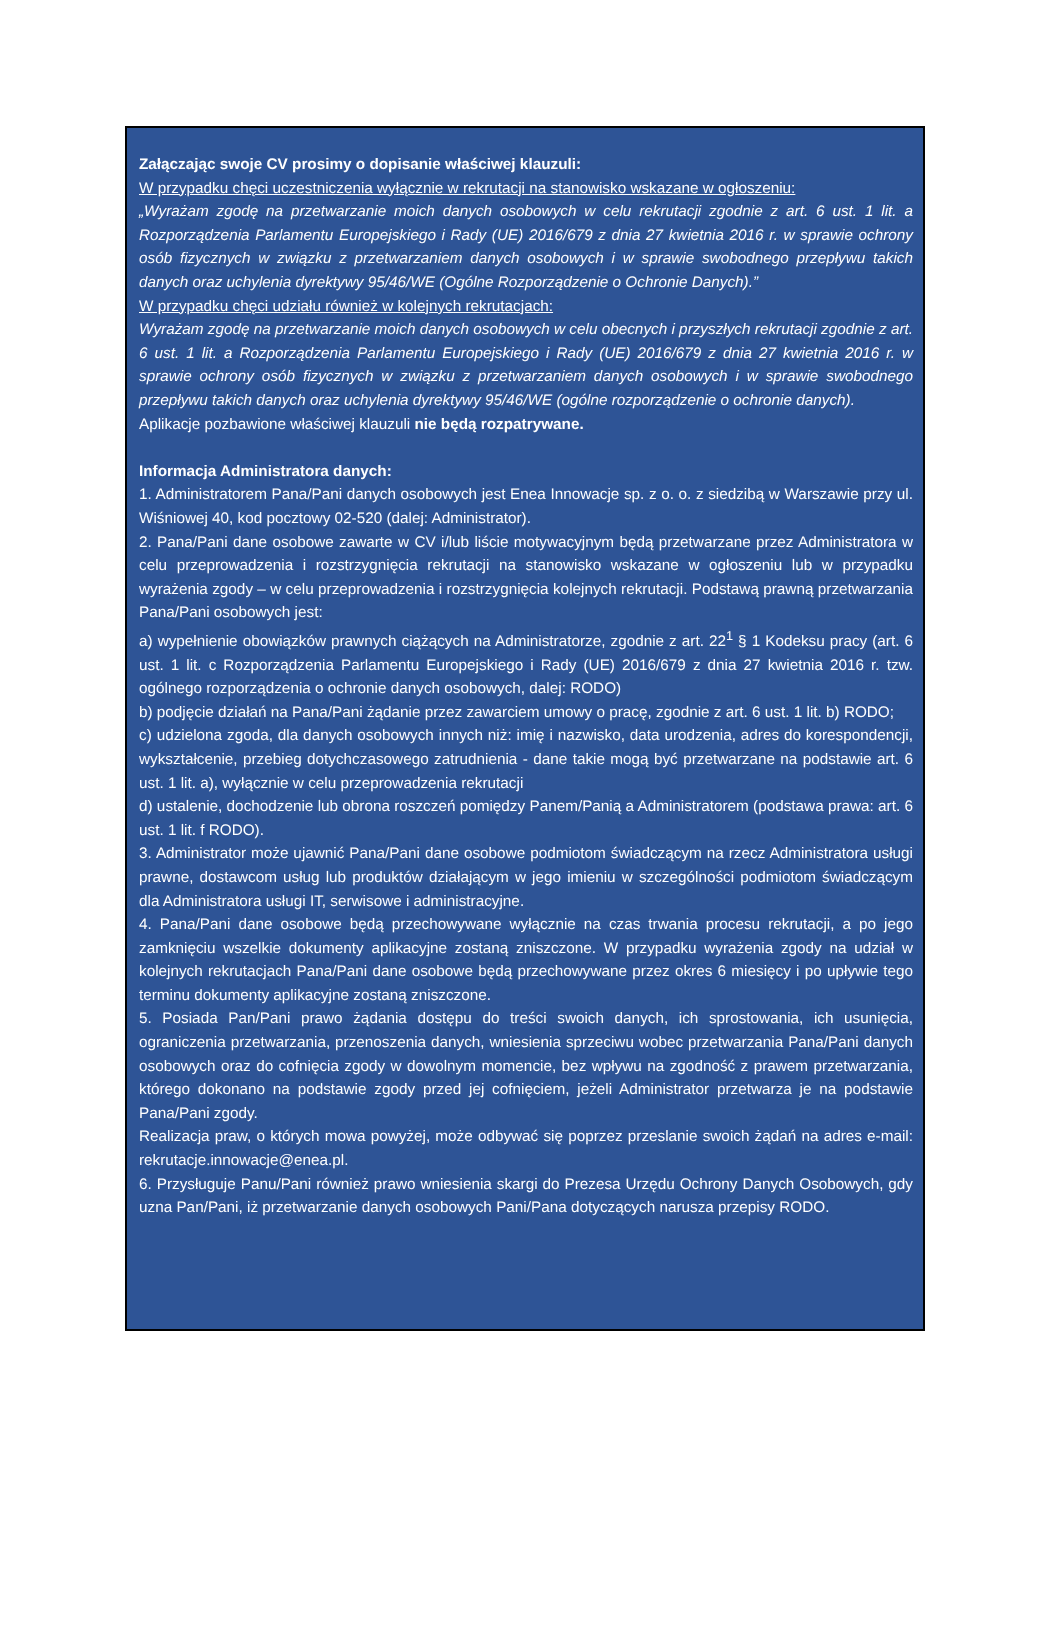Załączając swoje CV prosimy o dopisanie właściwej klauzuli:
W przypadku chęci uczestniczenia wyłącznie w rekrutacji na stanowisko wskazane w ogłoszeniu:
„Wyrażam zgodę na przetwarzanie moich danych osobowych w celu rekrutacji zgodnie z art. 6 ust. 1 lit. a Rozporządzenia Parlamentu Europejskiego i Rady (UE) 2016/679 z dnia 27 kwietnia 2016 r. w sprawie ochrony osób fizycznych w związku z przetwarzaniem danych osobowych i w sprawie swobodnego przepływu takich danych oraz uchylenia dyrektywy 95/46/WE (Ogólne Rozporządzenie o Ochronie Danych).”
W przypadku chęci udziału również w kolejnych rekrutacjach:
Wyrażam zgodę na przetwarzanie moich danych osobowych w celu obecnych i przyszłych rekrutacji zgodnie z art. 6 ust. 1 lit. a Rozporządzenia Parlamentu Europejskiego i Rady (UE) 2016/679 z dnia 27 kwietnia 2016 r. w sprawie ochrony osób fizycznych w związku z przetwarzaniem danych osobowych i w sprawie swobodnego przepływu takich danych oraz uchylenia dyrektywy 95/46/WE (ogólne rozporządzenie o ochronie danych).
Aplikacje pozbawione właściwej klauzuli nie będą rozpatrywane.
Informacja Administratora danych:
1. Administratorem Pana/Pani danych osobowych jest Enea Innowacje sp. z o. o. z siedzibą w Warszawie przy ul. Wiśniowej 40, kod pocztowy 02-520 (dalej: Administrator).
2. Pana/Pani dane osobowe zawarte w CV i/lub liście motywacyjnym będą przetwarzane przez Administratora w celu przeprowadzenia i rozstrzygnięcia rekrutacji na stanowisko wskazane w ogłoszeniu lub w przypadku wyrażenia zgody – w celu przeprowadzenia i rozstrzygnięcia kolejnych rekrutacji. Podstawą prawną przetwarzania Pana/Pani osobowych jest:
a) wypełnienie obowiązków prawnych ciążących na Administratorze, zgodnie z art. 22<sup>1</sup> § 1 Kodeksu pracy (art. 6 ust. 1 lit. c Rozporządzenia Parlamentu Europejskiego i Rady (UE) 2016/679 z dnia 27 kwietnia 2016 r. tzw. ogólnego rozporządzenia o ochronie danych osobowych, dalej: RODO)
b) podjęcie działań na Pana/Pani żądanie przez zawarciem umowy o pracę, zgodnie z art. 6 ust. 1 lit. b) RODO;
c) udzielona zgoda, dla danych osobowych innych niż: imię i nazwisko, data urodzenia, adres do korespondencji, wykształcenie, przebieg dotychczasowego zatrudnienia - dane takie mogą być przetwarzane na podstawie art. 6 ust. 1 lit. a), wyłącznie w celu przeprowadzenia rekrutacji
d) ustalenie, dochodzenie lub obrona roszczeń pomiędzy Panem/Panią a Administratorem (podstawa prawa: art. 6 ust. 1 lit. f RODO).
3. Administrator może ujawnić Pana/Pani dane osobowe podmiotom świadczącym na rzecz Administratora usługi prawne, dostawcom usług lub produktów działającym w jego imieniu w szczególności podmiotom świadczącym dla Administratora usługi IT, serwisowe i administracyjne.
4. Pana/Pani dane osobowe będą przechowywane wyłącznie na czas trwania procesu rekrutacji, a po jego zamknięciu wszelkie dokumenty aplikacyjne zostaną zniszczone. W przypadku wyrażenia zgody na udział w kolejnych rekrutacjach Pana/Pani dane osobowe będą przechowywane przez okres 6 miesięcy i po upływie tego terminu dokumenty aplikacyjne zostaną zniszczone.
5. Posiada Pan/Pani prawo żądania dostępu do treści swoich danych, ich sprostowania, ich usunięcia, ograniczenia przetwarzania, przenoszenia danych, wniesienia sprzeciwu wobec przetwarzania Pana/Pani danych osobowych oraz do cofnięcia zgody w dowolnym momencie, bez wpływu na zgodność z prawem przetwarzania, którego dokonano na podstawie zgody przed jej cofnięciem, jeżeli Administrator przetwarza je na podstawie Pana/Pani zgody.
Realizacja praw, o których mowa powyżej, może odbywać się poprzez przeslanie swoich żądań na adres e-mail: rekrutacje.innowacje@enea.pl.
6. Przysługuje Panu/Pani również prawo wniesienia skargi do Prezesa Urzędu Ochrony Danych Osobowych, gdy uzna Pan/Pani, iż przetwarzanie danych osobowych Pani/Pana dotyczących narusza przepisy RODO.